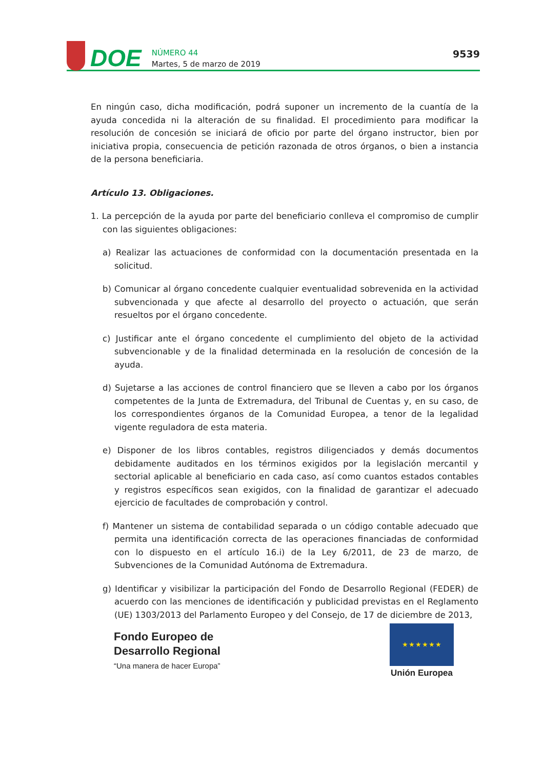DOE
NÚMERO 44
Martes, 5 de marzo de 2019
9539
En ningún caso, dicha modificación, podrá suponer un incremento de la cuantía de la ayuda concedida ni la alteración de su finalidad. El procedimiento para modificar la resolución de concesión se iniciará de oficio por parte del órgano instructor, bien por iniciativa propia, consecuencia de petición razonada de otros órganos, o bien a instancia de la persona beneficiaria.
Artículo 13. Obligaciones.
1. La percepción de la ayuda por parte del beneficiario conlleva el compromiso de cumplir con las siguientes obligaciones:
a) Realizar las actuaciones de conformidad con la documentación presentada en la solicitud.
b) Comunicar al órgano concedente cualquier eventualidad sobrevenida en la actividad subvencionada y que afecte al desarrollo del proyecto o actuación, que serán resueltos por el órgano concedente.
c) Justificar ante el órgano concedente el cumplimiento del objeto de la actividad subvencionable y de la finalidad determinada en la resolución de concesión de la ayuda.
d) Sujetarse a las acciones de control financiero que se lleven a cabo por los órganos competentes de la Junta de Extremadura, del Tribunal de Cuentas y, en su caso, de los correspondientes órganos de la Comunidad Europea, a tenor de la legalidad vigente reguladora de esta materia.
e) Disponer de los libros contables, registros diligenciados y demás documentos debidamente auditados en los términos exigidos por la legislación mercantil y sectorial aplicable al beneficiario en cada caso, así como cuantos estados contables y registros específicos sean exigidos, con la finalidad de garantizar el adecuado ejercicio de facultades de comprobación y control.
f) Mantener un sistema de contabilidad separada o un código contable adecuado que permita una identificación correcta de las operaciones financiadas de conformidad con lo dispuesto en el artículo 16.i) de la Ley 6/2011, de 23 de marzo, de Subvenciones de la Comunidad Autónoma de Extremadura.
g) Identificar y visibilizar la participación del Fondo de Desarrollo Regional (FEDER) de acuerdo con las menciones de identificación y publicidad previstas en el Reglamento (UE) 1303/2013 del Parlamento Europeo y del Consejo, de 17 de diciembre de 2013,
Fondo Europeo de
Desarrollo Regional
“Una manera de hacer Europa”
★ ★ ★ ★ ★ ★
Unión Europea